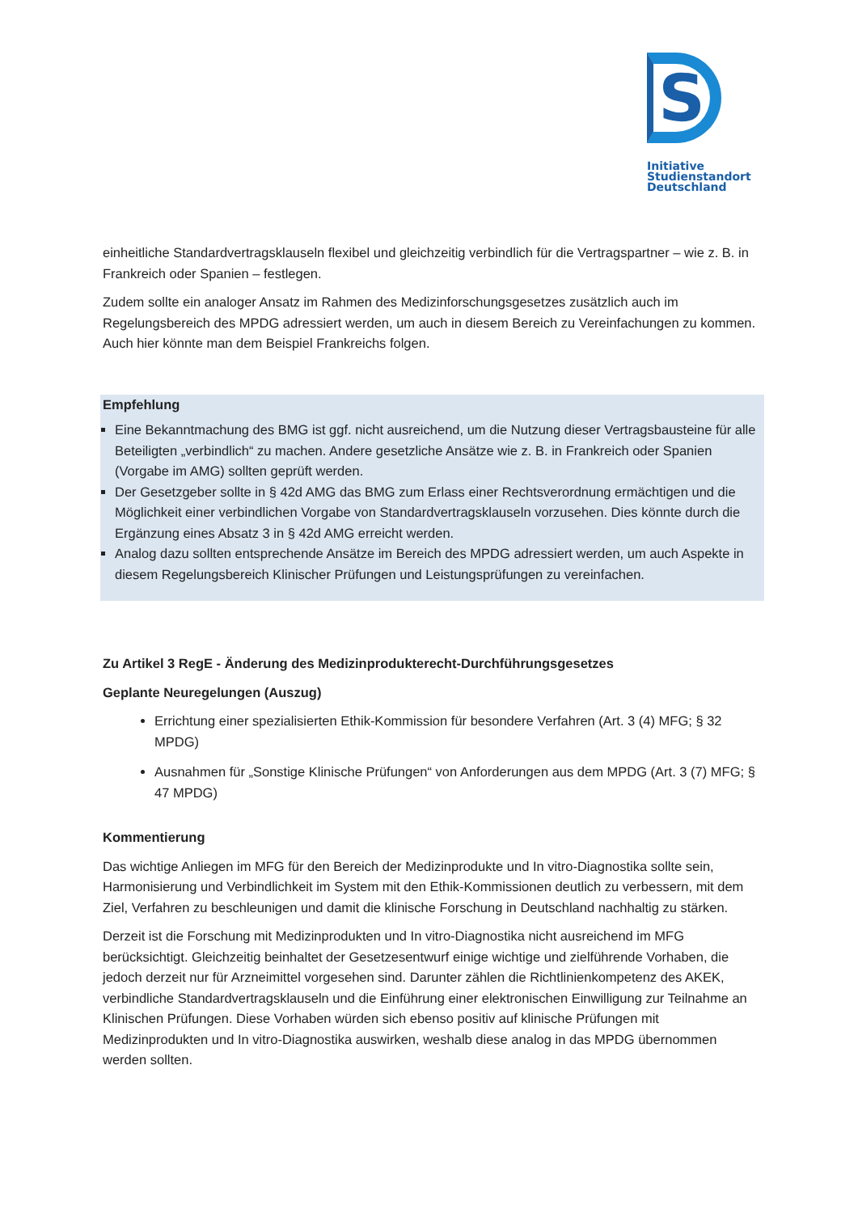S
Initiative
Studienstandort
Deutschland
einheitliche Standardvertragsklauseln flexibel und gleichzeitig verbindlich für die Vertragspartner – wie z. B. in Frankreich oder Spanien – festlegen.
Zudem sollte ein analoger Ansatz im Rahmen des Medizinforschungsgesetzes zusätzlich auch im Regelungsbereich des MPDG adressiert werden, um auch in diesem Bereich zu Vereinfachungen zu kommen. Auch hier könnte man dem Beispiel Frankreichs folgen.
Empfehlung
Eine Bekanntmachung des BMG ist ggf. nicht ausreichend, um die Nutzung dieser Vertragsbausteine für alle Beteiligten „verbindlich“ zu machen. Andere gesetzliche Ansätze wie z. B. in Frankreich oder Spanien (Vorgabe im AMG) sollten geprüft werden.
Der Gesetzgeber sollte in § 42d AMG das BMG zum Erlass einer Rechtsverordnung ermächtigen und die Möglichkeit einer verbindlichen Vorgabe von Standardvertragsklauseln vorzusehen. Dies könnte durch die Ergänzung eines Absatz 3 in § 42d AMG erreicht werden.
Analog dazu sollten entsprechende Ansätze im Bereich des MPDG adressiert werden, um auch Aspekte in diesem Regelungsbereich Klinischer Prüfungen und Leistungsprüfungen zu vereinfachen.
Zu Artikel 3 RegE - Änderung des Medizinprodukterecht-Durchführungsgesetzes
Geplante Neuregelungen (Auszug)
Errichtung einer spezialisierten Ethik-Kommission für besondere Verfahren (Art. 3 (4) MFG; § 32 MPDG)
Ausnahmen für „Sonstige Klinische Prüfungen“ von Anforderungen aus dem MPDG (Art. 3 (7) MFG; § 47 MPDG)
Kommentierung
Das wichtige Anliegen im MFG für den Bereich der Medizinprodukte und In vitro-Diagnostika sollte sein, Harmonisierung und Verbindlichkeit im System mit den Ethik-Kommissionen deutlich zu verbessern, mit dem Ziel, Verfahren zu beschleunigen und damit die klinische Forschung in Deutschland nachhaltig zu stärken.
Derzeit ist die Forschung mit Medizinprodukten und In vitro-Diagnostika nicht ausreichend im MFG berücksichtigt. Gleichzeitig beinhaltet der Gesetzesentwurf einige wichtige und zielführende Vorhaben, die jedoch derzeit nur für Arzneimittel vorgesehen sind. Darunter zählen die Richtlinienkompetenz des AKEK, verbindliche Standardvertragsklauseln und die Einführung einer elektronischen Einwilligung zur Teilnahme an Klinischen Prüfungen. Diese Vorhaben würden sich ebenso positiv auf klinische Prüfungen mit Medizinprodukten und In vitro-Diagnostika auswirken, weshalb diese analog in das MPDG übernommen werden sollten.